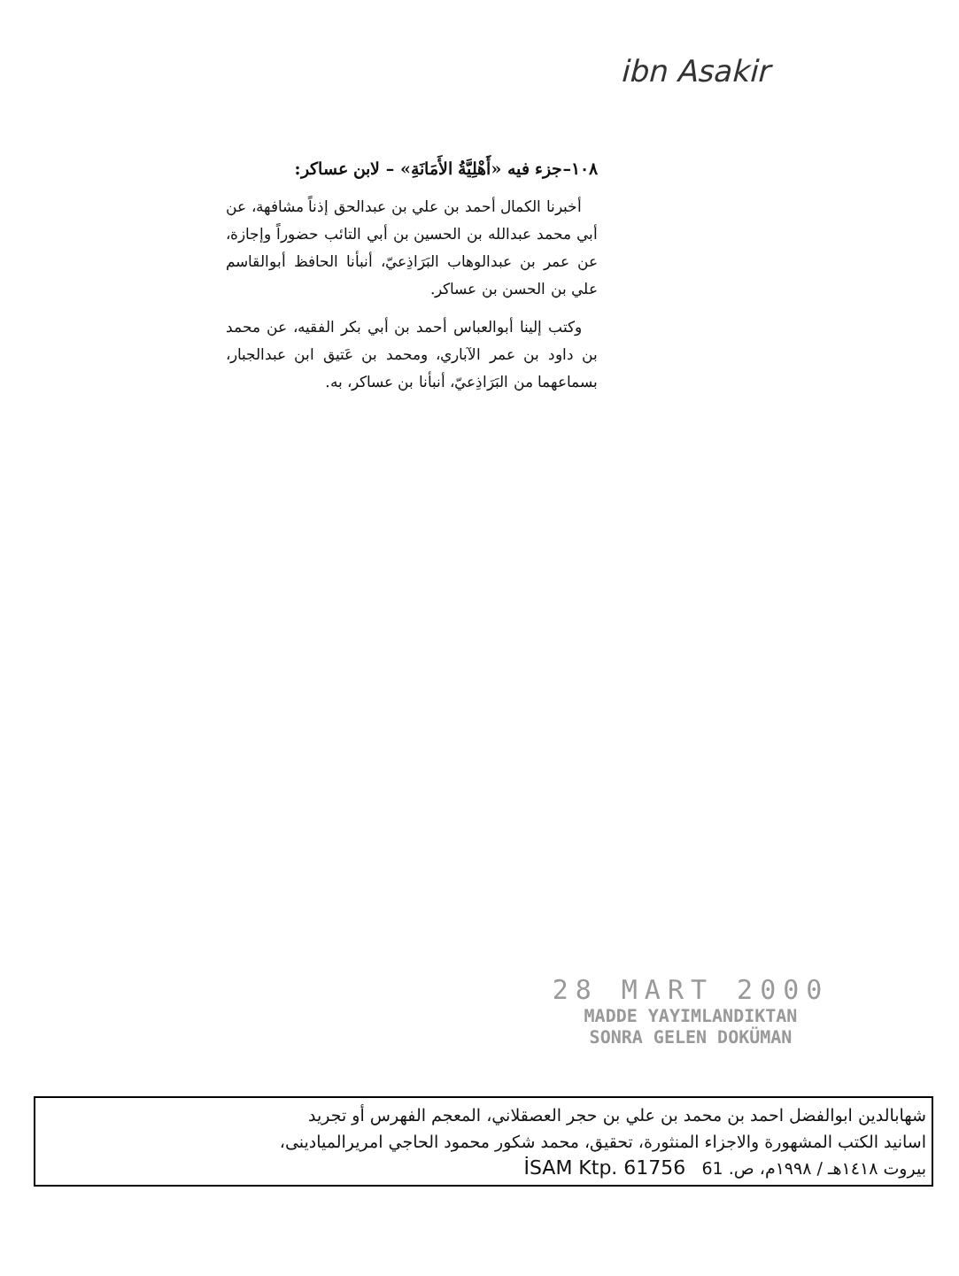ibn Asakir
١٠٨–جزء فيه «أَهْلِيَّةُ الأَمَانَةِ» – لابن عساكر:
أخبرنا الكمال أحمد بن علي بن عبدالحق إذناً مشافهة، عن أبي محمد عبدالله بن الحسين بن أبي التائب حضوراً وإجازة، عن عمر بن عبدالوهاب البَرَاذِعيّ، أنبأنا الحافظ أبوالقاسم علي بن الحسن بن عساكر.
وكتب إلينا أبوالعباس أحمد بن أبي بكر الفقيه، عن محمد بن داود بن عمر الآباري، ومحمد بن عَتيق ابن عبدالجبار، بسماعهما من البَرَاذِعيّ، أنبأنا بن عساكر، به.
28 MART 2000
MADDE YAYIMLANDIKTAN
SONRA GELEN DOKÜMAN
شهابالدين ابوالفضل احمد بن محمد بن علي بن حجر العصقلاني، المعجم الفهرس أو تجريد
اسانيد الكتب المشهورة والاجزاء المنثورة، تحقيق، محمد شكور محمود الحاجي امريرالميادينى،
بيروت ١٤١٨هـ / ١٩٩٨م، ص. 61 İSAM Ktp. 61756